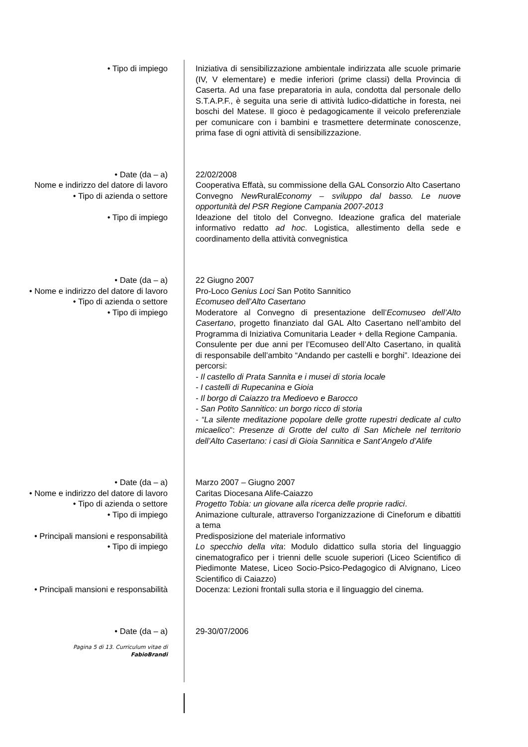• Tipo di impiego Iniziativa di sensibilizzazione ambientale indirizzata alle scuole primarie (IV, V elementare) e medie inferiori (prime classi) della Provincia di Caserta. Ad una fase preparatoria in aula, condotta dal personale dello S.T.A.P.F., è seguita una serie di attività ludico-didattiche in foresta, nei boschi del Matese. Il gioco è pedagogicamente il veicolo preferenziale per comunicare con i bambini e trasmettere determinate conoscenze, prima fase di ogni attività di sensibilizzazione.
• Date (da – a) 22/02/2008
Nome e indirizzo del datore di lavoro
Cooperativa Effatà, su commissione della GAL Consorzio Alto Casertano
• Tipo di azienda o settore Convegno New RuralEconomy – sviluppo dal basso. Le nuove opportunità del PSR Regione Campania 2007-2013
• Tipo di impiego Ideazione del titolo del Convegno. Ideazione grafica del materiale informativo redatto ad hoc. Logistica, allestimento della sede e coordinamento della attività convegnistica
• Date (da – a) 22 Giugno 2007
• Nome e indirizzo del datore di lavoro
Pro-Loco Genius Loci San Potito Sannitico
• Tipo di azienda o settore Ecomuseo dell’Alto Casertano
• Tipo di impiego Moderatore al Convegno di presentazione dell’Ecomuseo dell’Alto Casertano, progetto finanziato dal GAL Alto Casertano nell’ambito del Programma di Iniziativa Comunitaria Leader + della Regione Campania.
Consulente per due anni per l’Ecomuseo dell’Alto Casertano, in qualità di responsabile dell’ambito “Andando per castelli e borghi”. Ideazione dei percorsi:
- Il castello di Prata Sannita e i musei di storia locale
- I castelli di Rupecanina e Gioia
- Il borgo di Caiazzo tra Medioevo e Barocco
- San Potito Sannitico: un borgo ricco di storia
- “La silente meditazione popolare delle grotte rupestri dedicate al culto micaelico”: Presenze di Grotte del culto di San Michele nel territorio dell’Alto Casertano: i casi di Gioia Sannitica e Sant’Angelo d’Alife
• Date (da – a) Marzo 2007 – Giugno 2007
• Nome e indirizzo del datore di lavoro
Caritas Diocesana Alife-Caiazzo
• Tipo di azienda o settore Progetto Tobia: un giovane alla ricerca delle proprie radici.
• Tipo di impiego Animazione culturale, attraverso l'organizzazione di Cineforum e dibattiti a tema
• Principali mansioni e responsabilità
Predisposizione del materiale informativo
• Tipo di impiego Lo specchio della vita: Modulo didattico sulla storia del linguaggio cinematografico per i trienni delle scuole superiori (Liceo Scientifico di Piedimonte Matese, Liceo Socio-Psico-Pedagogico di Alvignano, Liceo Scientifico di Caiazzo)
• Principali mansioni e responsabilità
Docenza: Lezioni frontali sulla storia e il linguaggio del cinema.
• Date (da – a) 29-30/07/2006
Pagina 5 di 13. Curriculum vitae di
FabioBrandi